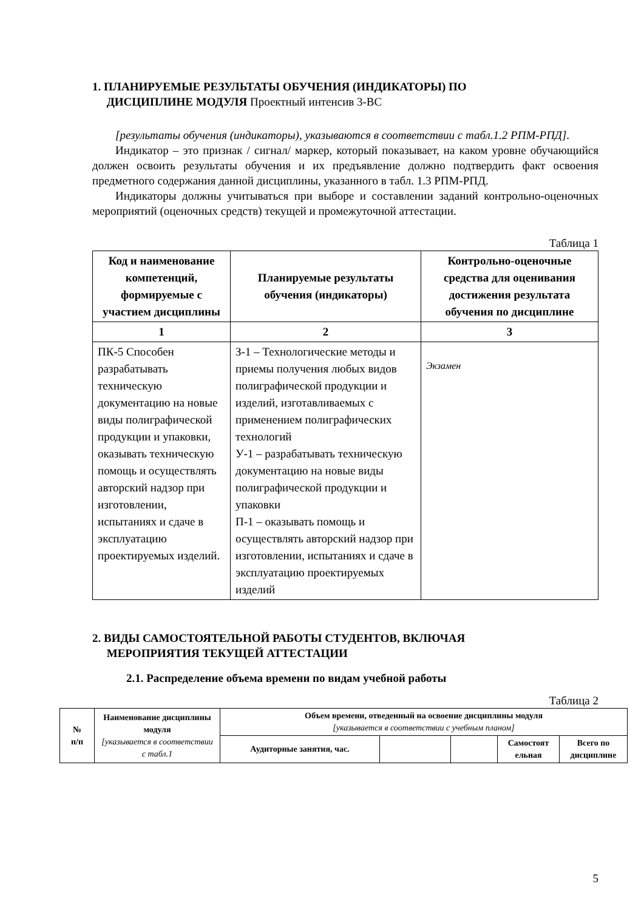1. ПЛАНИРУЕМЫЕ РЕЗУЛЬТАТЫ ОБУЧЕНИЯ (ИНДИКАТОРЫ) ПО
ДИСЦИПЛИНЕ МОДУЛЯ Проектный интенсив 3-ВС
[результаты обучения (индикаторы), указываются в соответствии с табл.1.2 РПМ-РПД].
Индикатор – это признак / сигнал/ маркер, который показывает, на каком уровне обучающийся должен освоить результаты обучения и их предъявление должно подтвердить факт освоения предметного содержания данной дисциплины, указанного в табл. 1.3 РПМ-РПД.
Индикаторы должны учитываться при выборе и составлении заданий контрольно-оценочных мероприятий (оценочных средств) текущей и промежуточной аттестации.
Таблица 1
| Код и наименование компетенций, формируемые с участием дисциплины | Планируемые результаты обучения (индикаторы) | Контрольно-оценочные средства для оценивания достижения результата обучения по дисциплине |
| --- | --- | --- |
| 1 | 2 | 3 |
| ПК-5 Способен разрабатывать техническую документацию на новые виды полиграфической продукции и упаковки, оказывать техническую помощь и осуществлять авторский надзор при изготовлении, испытаниях и сдаче в эксплуатацию проектируемых изделий. | З-1 – Технологические методы и приемы получения любых видов полиграфической продукции и изделий, изготавливаемых с применением полиграфических технологий У-1 – разрабатывать техническую документацию на новые виды полиграфической продукции и упаковки П-1 – оказывать помощь и осуществлять авторский надзор при изготовлении, испытаниях и сдаче в эксплуатацию проектируемых изделий | Экзамен |
2. ВИДЫ САМОСТОЯТЕЛЬНОЙ РАБОТЫ СТУДЕНТОВ, ВКЛЮЧАЯ
МЕРОПРИЯТИЯ ТЕКУЩЕЙ АТТЕСТАЦИИ
2.1. Распределение объема времени по видам учебной работы
Таблица 2
| № п/п | Наименование дисциплины модуля [указывается в соответствии с табл.1 | Объем времени, отведенный на освоение дисциплины модуля [указывается в соответствии с учебным планом] | | | | |
| --- | --- | --- | --- | --- | --- | --- |
| | | Аудиторные занятия, час. | | | Самостоят ельная | Всего по дисциплине |
5